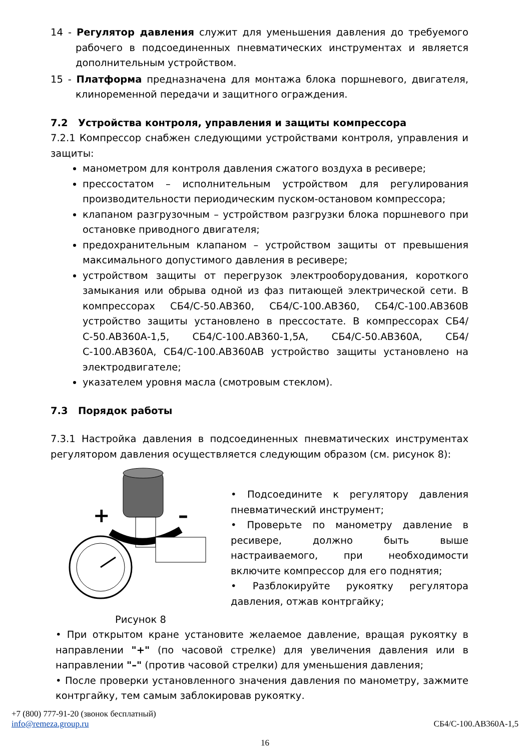14 - Регулятор давления служит для уменьшения давления до требуемого рабочего в подсоединенных пневматических инструментах и является дополнительным устройством.
15 - Платформа предназначена для монтажа блока поршневого, двигателя, клиноременной передачи и защитного ограждения.
7.2 Устройства контроля, управления и защиты компрессора
7.2.1 Компрессор снабжен следующими устройствами контроля, управления и защиты:
манометром для контроля давления сжатого воздуха в ресивере;
прессостатом – исполнительным устройством для регулирования производительности периодическим пуском-остановом компрессора;
клапаном разгрузочным – устройством разгрузки блока поршневого при остановке приводного двигателя;
предохранительным клапаном – устройством защиты от превышения максимального допустимого давления в ресивере;
устройством защиты от перегрузок электрооборудования, короткого замыкания или обрыва одной из фаз питающей электрической сети. В компрессорах СБ4/С-50.АВ360, СБ4/С-100.АВ360, СБ4/С-100.АВ360В устройство защиты установлено в прессостате. В компрессорах СБ4/С-50.АВ360А-1,5, СБ4/С-100.АВ360-1,5А, СБ4/С-50.АВ360А, СБ4/С-100.АВ360А, СБ4/С-100.АВ360АВ устройство защиты установлено на электродвигателе;
указателем уровня масла (смотровым стеклом).
7.3 Порядок работы
7.3.1 Настройка давления в подсоединенных пневматических инструментах регулятором давления осуществляется следующим образом (см. рисунок 8):
+
–
Рисунок 8
• Подсоедините к регулятору давления пневматический инструмент;
• Проверьте по манометру давление в ресивере, должно быть выше настраиваемого, при необходимости включите компрессор для его поднятия;
• Разблокируйте рукоятку регулятора давления, отжав контргайку;
• При открытом кране установите желаемое давление, вращая рукоятку в направлении "+" (по часовой стрелке) для увеличения давления или в направлении "–" (против часовой стрелки) для уменьшения давления;
• После проверки установленного значения давления по манометру, зажмите контргайку, тем самым заблокировав рукоятку.
+7 (800) 777-91-20 (звонок бесплатный)
info@remeza.group.ru СБ4/С-100.АВ360А-1,5
16